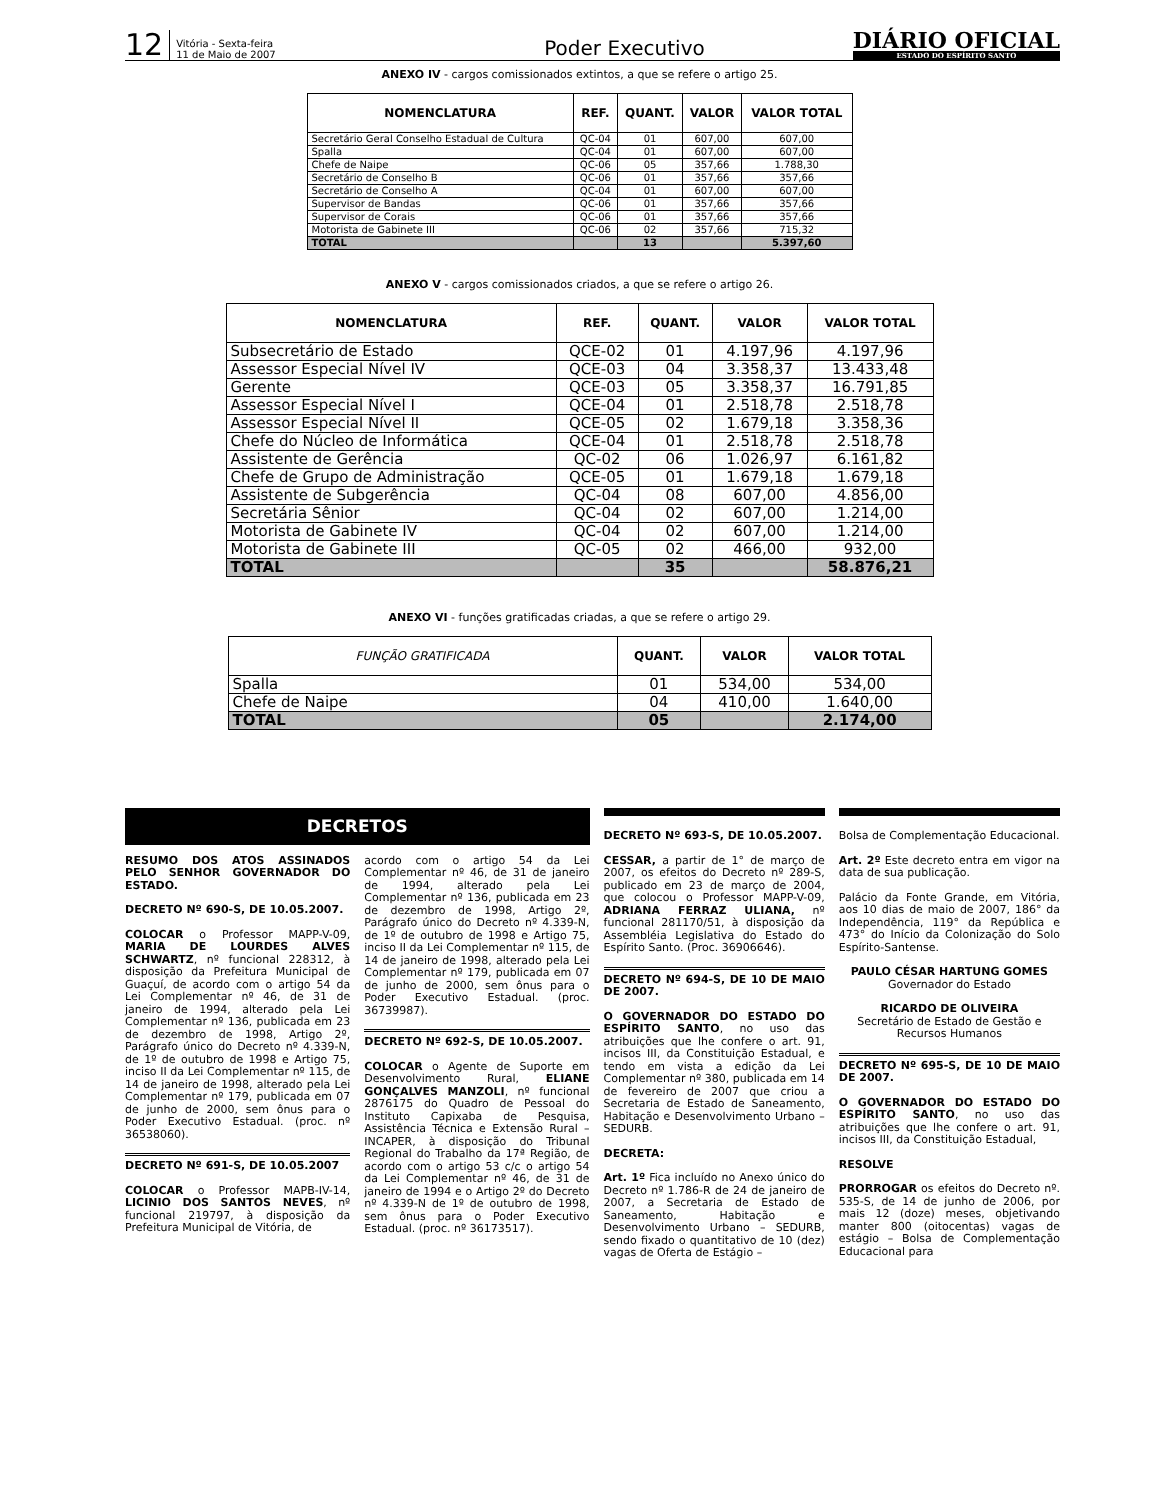12
Vitória - Sexta-feira
11 de Maio de 2007
Poder Executivo
DIÁRIO OFICIAL
ESTADO DO ESPÍRITO SANTO
ANEXO IV - cargos comissionados extintos, a que se refere o artigo 25.
| NOMENCLATURA | REF. | QUANT. | VALOR | VALOR TOTAL |
| --- | --- | --- | --- | --- |
| Secretário Geral Conselho Estadual de Cultura | QC-04 | 01 | 607,00 | 607,00 |
| Spalla | QC-04 | 01 | 607,00 | 607,00 |
| Chefe de Naipe | QC-06 | 05 | 357,66 | 1.788,30 |
| Secretário de Conselho B | QC-06 | 01 | 357,66 | 357,66 |
| Secretário de Conselho A | QC-04 | 01 | 607,00 | 607,00 |
| Supervisor de Bandas | QC-06 | 01 | 357,66 | 357,66 |
| Supervisor de Corais | QC-06 | 01 | 357,66 | 357,66 |
| Motorista de Gabinete III | QC-06 | 02 | 357,66 | 715,32 |
| TOTAL | | 13 | | 5.397,60 |
ANEXO V - cargos comissionados criados, a que se refere o artigo 26.
| NOMENCLATURA | REF. | QUANT. | VALOR | VALOR TOTAL |
| --- | --- | --- | --- | --- |
| Subsecretário de Estado | QCE-02 | 01 | 4.197,96 | 4.197,96 |
| Assessor Especial Nível IV | QCE-03 | 04 | 3.358,37 | 13.433,48 |
| Gerente | QCE-03 | 05 | 3.358,37 | 16.791,85 |
| Assessor Especial Nível I | QCE-04 | 01 | 2.518,78 | 2.518,78 |
| Assessor Especial Nível II | QCE-05 | 02 | 1.679,18 | 3.358,36 |
| Chefe do Núcleo de Informática | QCE-04 | 01 | 2.518,78 | 2.518,78 |
| Assistente de Gerência | QC-02 | 06 | 1.026,97 | 6.161,82 |
| Chefe de Grupo de Administração | QCE-05 | 01 | 1.679,18 | 1.679,18 |
| Assistente de Subgerência | QC-04 | 08 | 607,00 | 4.856,00 |
| Secretária Sênior | QC-04 | 02 | 607,00 | 1.214,00 |
| Motorista de Gabinete IV | QC-04 | 02 | 607,00 | 1.214,00 |
| Motorista de Gabinete III | QC-05 | 02 | 466,00 | 932,00 |
| TOTAL | | 35 | | 58.876,21 |
ANEXO VI - funções gratificadas criadas, a que se refere o artigo 29.
| FUNÇÃO GRATIFICADA | QUANT. | VALOR | VALOR TOTAL |
| --- | --- | --- | --- |
| Spalla | 01 | 534,00 | 534,00 |
| Chefe de Naipe | 04 | 410,00 | 1.640,00 |
| TOTAL | 05 | | 2.174,00 |
DECRETOS
RESUMO DOS ATOS ASSINADOS PELO SENHOR GOVERNADOR DO ESTADO.
DECRETO Nº 690-S, DE 10.05.2007.
COLOCAR o Professor MAPP-V-09, MARIA DE LOURDES ALVES SCHWARTZ, nº funcional 228312, à disposição da Prefeitura Municipal de Guaçuí, de acordo com o artigo 54 da Lei Complementar nº 46, de 31 de janeiro de 1994, alterado pela Lei Complementar nº 136, publicada em 23 de dezembro de 1998, Artigo 2º, Parágrafo único do Decreto nº 4.339-N, de 1º de outubro de 1998 e Artigo 75, inciso II da Lei Complementar nº 115, de 14 de janeiro de 1998, alterado pela Lei Complementar nº 179, publicada em 07 de junho de 2000, sem ônus para o Poder Executivo Estadual. (proc. nº 36538060).
DECRETO Nº 691-S, DE 10.05.2007
COLOCAR o Professor MAPB-IV-14, LICINIO DOS SANTOS NEVES, nº funcional 219797, à disposição da Prefeitura Municipal de Vitória, de
acordo com o artigo 54 da Lei Complementar nº 46, de 31 de janeiro de 1994, alterado pela Lei Complementar nº 136, publicada em 23 de dezembro de 1998, Artigo 2º, Parágrafo único do Decreto nº 4.339-N, de 1º de outubro de 1998 e Artigo 75, inciso II da Lei Complementar nº 115, de 14 de janeiro de 1998, alterado pela Lei Complementar nº 179, publicada em 07 de junho de 2000, sem ônus para o Poder Executivo Estadual. (proc. 36739987).
DECRETO Nº 692-S, DE 10.05.2007.
COLOCAR o Agente de Suporte em Desenvolvimento Rural, ELIANE GONÇALVES MANZOLI, nº funcional 2876175 do Quadro de Pessoal do Instituto Capixaba de Pesquisa, Assistência Técnica e Extensão Rural – INCAPER, à disposição do Tribunal Regional do Trabalho da 17ª Região, de acordo com o artigo 53 c/c o artigo 54 da Lei Complementar nº 46, de 31 de janeiro de 1994 e o Artigo 2º do Decreto nº 4.339-N de 1º de outubro de 1998, sem ônus para o Poder Executivo Estadual. (proc. nº 36173517).
DECRETO Nº 693-S, DE 10.05.2007.
CESSAR, a partir de 1° de março de 2007, os efeitos do Decreto nº 289-S, publicado em 23 de março de 2004, que colocou o Professor MAPP-V-09, ADRIANA FERRAZ ULIANA, nº funcional 281170/51, à disposição da Assembléia Legislativa do Estado do Espírito Santo. (Proc. 36906646).
DECRETO Nº 694-S, DE 10 DE MAIO DE 2007.
O GOVERNADOR DO ESTADO DO ESPÍRITO SANTO, no uso das atribuições que lhe confere o art. 91, incisos III, da Constituição Estadual, e tendo em vista a edição da Lei Complementar nº 380, publicada em 14 de fevereiro de 2007 que criou a Secretaria de Estado de Saneamento, Habitação e Desenvolvimento Urbano – SEDURB.
DECRETA:
Art. 1º Fica incluído no Anexo único do Decreto nº 1.786-R de 24 de janeiro de 2007, a Secretaria de Estado de Saneamento, Habitação e Desenvolvimento Urbano – SEDURB, sendo fixado o quantitativo de 10 (dez) vagas de Oferta de Estágio –
Bolsa de Complementação Educacional.
Art. 2º Este decreto entra em vigor na data de sua publicação.
Palácio da Fonte Grande, em Vitória, aos 10 dias de maio de 2007, 186° da Independência, 119° da República e 473° do Início da Colonização do Solo Espírito-Santense.
PAULO CÉSAR HARTUNG GOMES
Governador do Estado
RICARDO DE OLIVEIRA
Secretário de Estado de Gestão e Recursos Humanos
DECRETO Nº 695-S, DE 10 DE MAIO DE 2007.
O GOVERNADOR DO ESTADO DO ESPÍRITO SANTO, no uso das atribuições que lhe confere o art. 91, incisos III, da Constituição Estadual,
RESOLVE
PRORROGAR os efeitos do Decreto nº. 535-S, de 14 de junho de 2006, por mais 12 (doze) meses, objetivando manter 800 (oitocentas) vagas de estágio – Bolsa de Complementação Educacional para